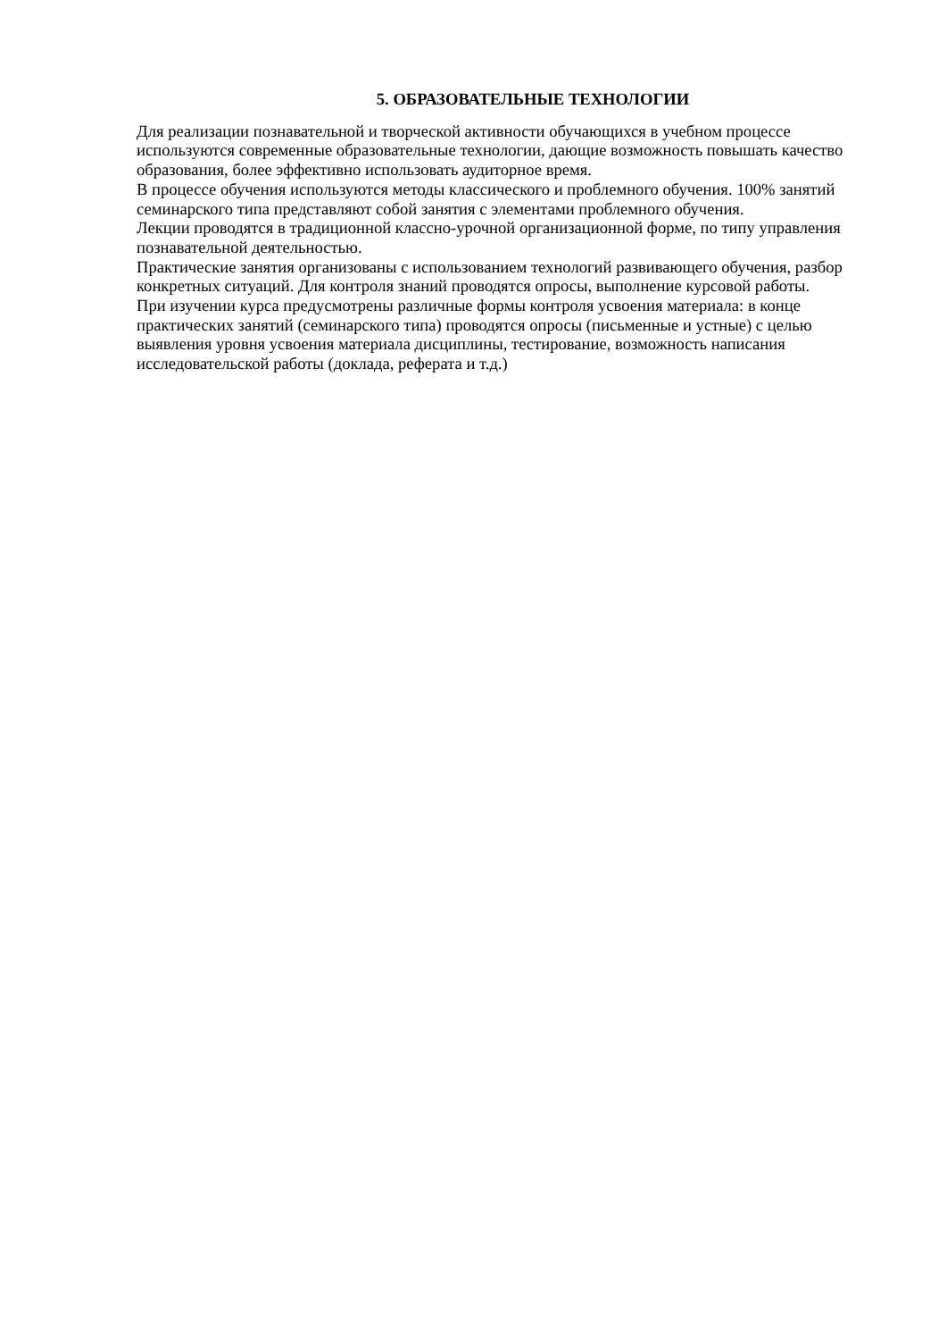5. ОБРАЗОВАТЕЛЬНЫЕ ТЕХНОЛОГИИ
Для реализации познавательной и творческой активности обучающихся в учебном процессе используются современные образовательные технологии, дающие возможность повышать качество образования, более эффективно использовать аудиторное время.
В процессе обучения используются методы классического и проблемного обучения. 100% занятий семинарского типа представляют собой занятия с элементами проблемного обучения.
Лекции проводятся в традиционной классно-урочной организационной форме, по типу управления познавательной деятельностью.
Практические занятия организованы с использованием технологий развивающего обучения, разбор конкретных ситуаций. Для контроля знаний проводятся опросы, выполнение курсовой работы.
При изучении курса предусмотрены различные формы контроля усвоения материала: в конце практических занятий (семинарского типа) проводятся опросы (письменные и устные) с целью выявления уровня усвоения материала дисциплины, тестирование, возможность написания исследовательской работы (доклада, реферата и т.д.)